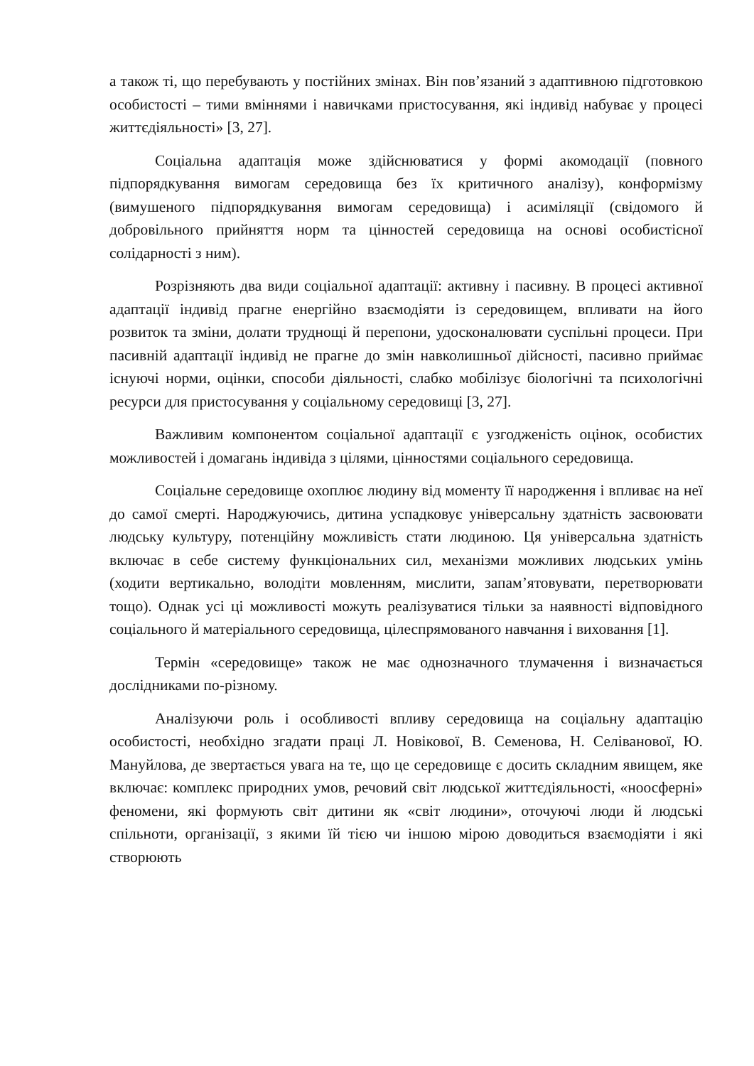а також ті, що перебувають у постійних змінах. Він пов’язаний з адаптивною підготовкою особистості – тими вміннями і навичками пристосування, які індивід набуває у процесі життєдіяльності» [3, 27].
Соціальна адаптація може здійснюватися у формі акомодації (повного підпорядкування вимогам середовища без їх критичного аналізу), конформізму (вимушеного підпорядкування вимогам середовища) і асиміляції (свідомого й добровільного прийняття норм та цінностей середовища на основі особистісної солідарності з ним).
Розрізняють два види соціальної адаптації: активну і пасивну. В процесі активної адаптації індивід прагне енергійно взаємодіяти із середовищем, впливати на його розвиток та зміни, долати труднощі й перепони, удосконалювати суспільні процеси. При пасивній адаптації індивід не прагне до змін навколишньої дійсності, пасивно приймає існуючі норми, оцінки, способи діяльності, слабко мобілізує біологічні та психологічні ресурси для пристосування у соціальному середовищі [3, 27].
Важливим компонентом соціальної адаптації є узгодженість оцінок, особистих можливостей і домагань індивіда з цілями, цінностями соціального середовища.
Соціальне середовище охоплює людину від моменту її народження і впливає на неї до самої смерті. Народжуючись, дитина успадковує універсальну здатність засвоювати людську культуру, потенційну можливість стати людиною. Ця універсальна здатність включає в себе систему функціональних сил, механізми можливих людських умінь (ходити вертикально, володіти мовленням, мислити, запам’ятовувати, перетворювати тощо). Однак усі ці можливості можуть реалізуватися тільки за наявності відповідного соціального й матеріального середовища, цілеспрямованого навчання і виховання [1].
Термін «середовище» також не має однозначного тлумачення і визначається дослідниками по-різному.
Аналізуючи роль і особливості впливу середовища на соціальну адаптацію особистості, необхідно згадати праці Л. Новікової, В. Семенова, Н. Селіванової, Ю. Мануйлова, де звертається увага на те, що це середовище є досить складним явищем, яке включає: комплекс природних умов, речовий світ людської життєдіяльності, «ноосферні» феномени, які формують світ дитини як «світ людини», оточуючі люди й людські спільноти, організації, з якими їй тією чи іншою мірою доводиться взаємодіяти і які створюють